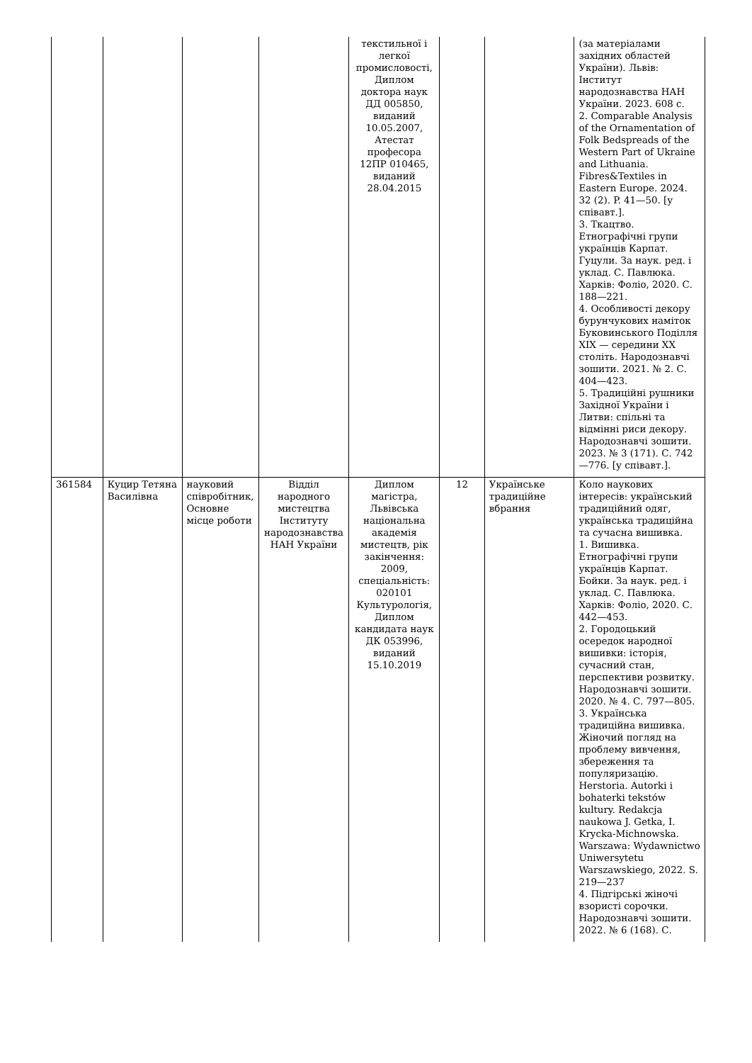| | | | | текстильної і легкої промисловості, Диплом доктора наук ДД 005850, виданий 10.05.2007, Атестат професора 12ПР 010465, виданий 28.04.2015 | | | (за матеріалами західних областей України). Львів: Інститут народознавства НАН України. 2023. 608 с. 2. Comparable Analysis of the Ornamentation of Folk Bedspreads of the Western Part of Ukraine and Lithuania. Fibres&Textiles in Eastern Europe. 2024. 32 (2). P. 41—50. [у співавт.]. 3. Ткацтво. Етнографічні групи українців Карпат. Гуцули. За наук. ред. і уклад. С. Павлюка. Харків: Фоліо, 2020. С. 188—221. 4. Особливості декору бурунчукових наміток Буковинського Поділля XIX — середини XX століть. Народознавчі зошити. 2021. № 2. С. 404—423. 5. Традиційні рушники Західної України і Литви: спільні та відмінні риси декору. Народознавчі зошити. 2023. № 3 (171). С. 742—776. [у співавт.]. |
| 361584 | Куцир Тетяна Василівна | науковий співробітник, Основне місце роботи | Відділ народного мистецтва Інституту народознавства НАН України | Диплом магістра, Львівська національна академія мистецтв, рік закінчення: 2009, спеціальність: 020101 Культурологія, Диплом кандидата наук ДК 053996, виданий 15.10.2019 | 12 | Українське традиційне вбрання | Коло наукових інтересів: український традиційний одяг, українська традиційна та сучасна вишивка. 1. Вишивка. Етнографічні групи українців Карпат. Бойки. За наук. ред. і уклад. С. Павлюка. Харків: Фоліо, 2020. С. 442—453. 2. Городоцький осередок народної вишивки: історія, сучасний стан, перспективи розвитку. Народознавчі зошити. 2020. № 4. С. 797—805. 3. Українська традиційна вишивка. Жіночий погляд на проблему вивчення, збереження та популяризацію. Herstoria. Autorki i bohaterki tekstów kultury. Redakcja naukowa J. Getka, I. Krycka-Michnowska. Warszawa: Wydawnictwo Uniwersytetu Warszawskiego, 2022. S. 219—237 4. Підгірські жіночі взористі сорочки. Народознавчі зошити. 2022. № 6 (168). С. |